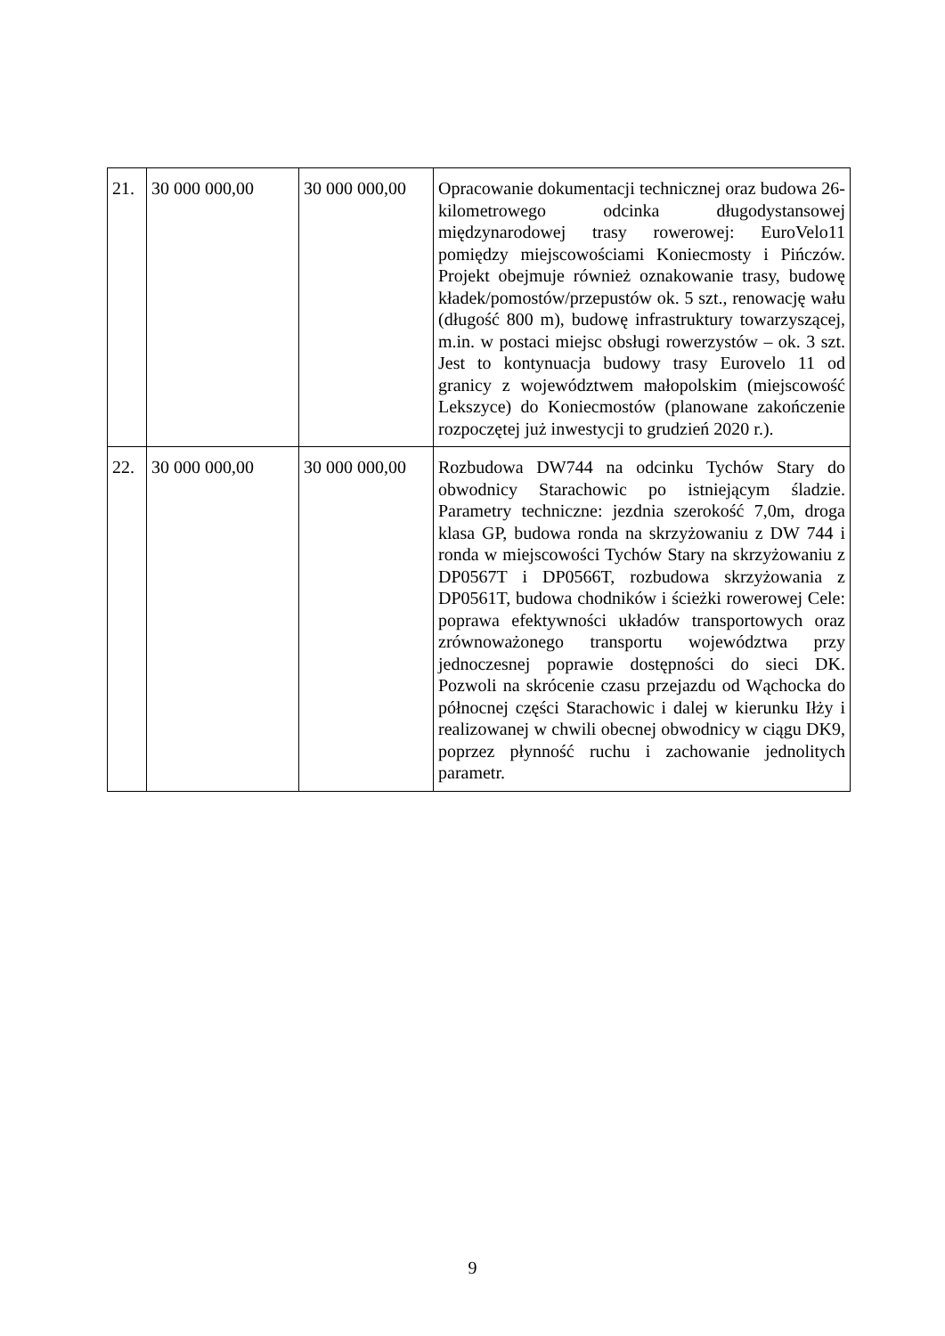| 21. | 30 000 000,00 | 30 000 000,00 | Opracowanie dokumentacji technicznej oraz budowa 26-kilometrowego odcinka długodystansowej międzynarodowej trasy rowerowej: EuroVelo11 pomiędzy miejscowościami Koniecmosty i Pińczów. Projekt obejmuje również oznakowanie trasy, budowę kładek/pomostów/przepustów ok. 5 szt., renowację wału (długość 800 m), budowę infrastruktury towarzyszącej, m.in. w postaci miejsc obsługi rowerzystów – ok. 3 szt. Jest to kontynuacja budowy trasy Eurovelo 11 od granicy z województwem małopolskim (miejscowość Lekszyce) do Koniecmostów (planowane zakończenie rozpoczętej już inwestycji to grudzień 2020 r.). |
| 22. | 30 000 000,00 | 30 000 000,00 | Rozbudowa DW744 na odcinku Tychów Stary do obwodnicy Starachowic po istniejącym śladzie. Parametry techniczne: jezdnia szerokość 7,0m, droga klasa GP, budowa ronda na skrzyżowaniu z DW 744 i ronda w miejscowości Tychów Stary na skrzyżowaniu z DP0567T i DP0566T, rozbudowa skrzyżowania z DP0561T, budowa chodników i ścieżki rowerowej Cele: poprawa efektywności układów transportowych oraz zrównoważonego transportu województwa przy jednoczesnej poprawie dostępności do sieci DK. Pozwoli na skrócenie czasu przejazdu od Wąchocka do północnej części Starachowic i dalej w kierunku Iłży i realizowanej w chwili obecnej obwodnicy w ciągu DK9, poprzez płynność ruchu i zachowanie jednolitych parametr. |
9